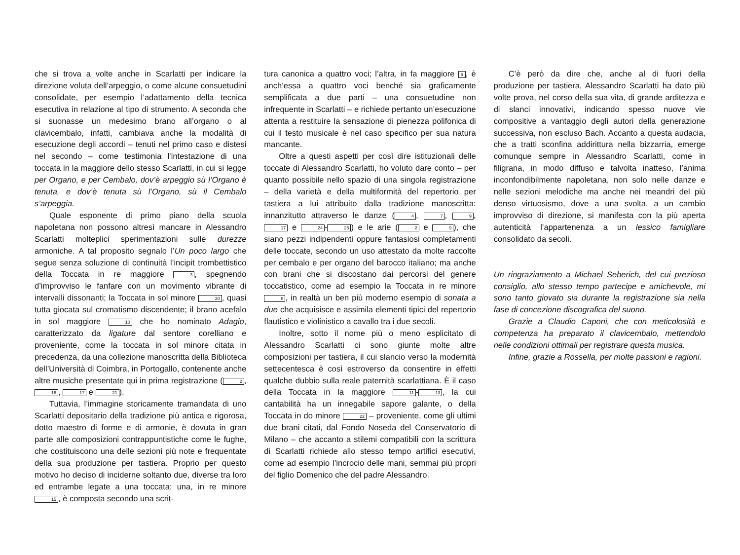che si trova a volte anche in Scarlatti per indicare la direzione voluta dell’arpeggio, o come alcune consuetudini consolidate, per esempio l’adattamento della tecnica esecutiva in relazione al tipo di strumento. A seconda che si suonasse un medesimo brano all’organo o al clavicembalo, infatti, cambiava anche la modalità di esecuzione degli accordi – tenuti nel primo caso e distesi nel secondo – come testimonia l’intestazione di una toccata in la maggiore dello stesso Scarlatti, in cui si legge per Organo, e per Cembalo, dov’è arpeggio sù l’Organo è tenuta, e dov’è tenuta sù l’Organo, sù il Cembalo s’arpeggia.
Quale esponente di primo piano della scuola napoletana non possono altresì mancare in Alessandro Scarlatti molteplici sperimentazioni sulle durezze armoniche. A tal proposito segnalo l’Un poco largo che segue senza soluzione di continuità l’incipit trombettistico della Toccata in re maggiore 3, spegnendo d’improvviso le fanfare con un movimento vibrante di intervalli dissonanti; la Toccata in sol minore 20, quasi tutta giocata sul cromatismo discendente; il brano acefalo in sol maggiore 10 che ho nominato Adagio, caratterizzato da ligature dal sentore corelliano e proveniente, come la toccata in sol minore citata in precedenza, da una collezione manoscritta della Biblioteca dell’Università di Coimbra, in Portogallo, contenente anche altre musiche presentate qui in prima registrazione (2, 16, 17 e 21).
Tuttavia, l’immagine storicamente tramandata di uno Scarlatti depositario della tradizione più antica e rigorosa, dotto maestro di forme e di armonie, è dovuta in gran parte alle composizioni contrappuntistiche come le fughe, che costituiscono una delle sezioni più note e frequentate della sua produzione per tastiera. Proprio per questo motivo ho deciso di inciderne soltanto due, diverse tra loro ed entrambe legate a una toccata: una, in re minore 15, è composta secondo una scrit-
tura canonica a quattro voci; l’altra, in fa maggiore 6, è anch’essa a quattro voci benché sia graficamente semplificata a due parti – una consuetudine non infrequente in Scarlatti – e richiede pertanto un’esecuzione attenta a restituire la sensazione di pienezza polifonica di cui il testo musicale è nel caso specifico per sua natura mancante.
Oltre a questi aspetti per così dire istituzionali delle toccate di Alessandro Scarlatti, ho voluto dare conto – per quanto possibile nello spazio di una singola registrazione – della varietà e della multiformità del repertorio per tastiera a lui attribuito dalla tradizione manoscritta: innanzitutto attraverso le danze (4, 7, 9, 17 e 24 - 25) e le arie (2 e 9), che siano pezzi indipendenti oppure fantasiosi completamenti delle toccate, secondo un uso attestato da molte raccolte per cembalo e per organo del barocco italiano; ma anche con brani che si discostano dai percorsi del genere toccatistico, come ad esempio la Toccata in re minore 8, in realtà un ben più moderno esempio di sonata a due che acquisisce e assimila elementi tipici del repertorio flautistico e violinistico a cavallo tra i due secoli.
Inoltre, sotto il nome più o meno esplicitato di Alessandro Scarlatti ci sono giunte molte altre composizioni per tastiera, il cui slancio verso la modernità settecentesca è così estroverso da consentire in effetti qualche dubbio sulla reale paternità scarlattiana. È il caso della Toccata in la maggiore 11 - 13, la cui cantabilità ha un innegabile sapore galante, o della Toccata in do minore 22 – proveniente, come gli ultimi due brani citati, dal Fondo Noseda del Conservatorio di Milano – che accanto a stilemi compatibili con la scrittura di Scarlatti richiede allo stesso tempo artifici esecutivi, come ad esempio l’incrocio delle mani, semmai più propri del figlio Domenico che del padre Alessandro.
C’è però da dire che, anche al di fuori della produzione per tastiera, Alessandro Scarlatti ha dato più volte prova, nel corso della sua vita, di grande arditezza e di slanci innovativi, indicando spesso nuove vie compositive a vantaggio degli autori della generazione successiva, non escluso Bach. Accanto a questa audacia, che a tratti sconfina addirittura nella bizzarria, emerge comunque sempre in Alessandro Scarlatti, come in filigrana, in modo diffuso e talvolta inatteso, l’anima inconfondibilmente napoletana, non solo nelle danze e nelle sezioni melodiche ma anche nei meandri del più denso virtuosismo, dove a una svolta, a un cambio improvviso di direzione, si manifesta con la più aperta autenticità l’appartenenza a un lessico famigliare consolidato da secoli.
Un ringraziamento a Michael Seberich, del cui prezioso consiglio, allo stesso tempo partecipe e amichevole, mi sono tanto giovato sia durante la registrazione sia nella fase di concezione discografica del suono.
Grazie a Claudio Caponi, che con meticolosità e competenza ha preparato il clavicembalo, mettendolo nelle condizioni ottimali per registrare questa musica.
Infine, grazie a Rossella, per molte passioni e ragioni.